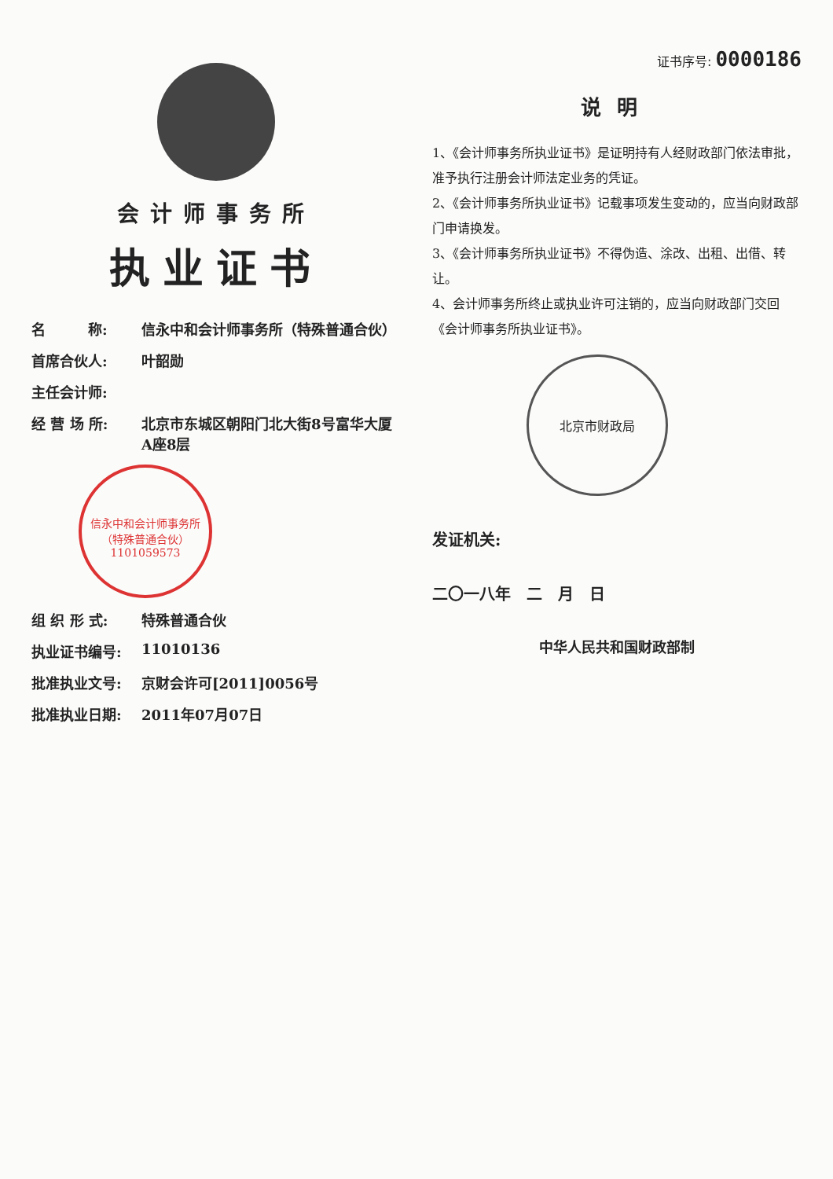会计师事务所
执业证书
名　　　称: 信永中和会计师事务所（特殊普通合伙）
首席合伙人: 叶韶勋
主任会计师:
经 营 场 所: 北京市东城区朝阳门北大街8号富华大厦A座8层
信永中和会计师事务所（特殊普通合伙）
1101059573
组 织 形 式: 特殊普通合伙
执业证书编号: 11010136
批准执业文号: 京财会许可[2011]0056号
批准执业日期: 2011年07月07日
证书序号: 0000186
说明
1、《会计师事务所执业证书》是证明持有人经财政部门依法审批，准予执行注册会计师法定业务的凭证。
2、《会计师事务所执业证书》记载事项发生变动的，应当向财政部门申请换发。
3、《会计师事务所执业证书》不得伪造、涂改、出租、出借、转让。
4、会计师事务所终止或执业许可注销的，应当向财政部门交回《会计师事务所执业证书》。
北京市财政局
发证机关:
二〇一八年　二　月　日
中华人民共和国财政部制